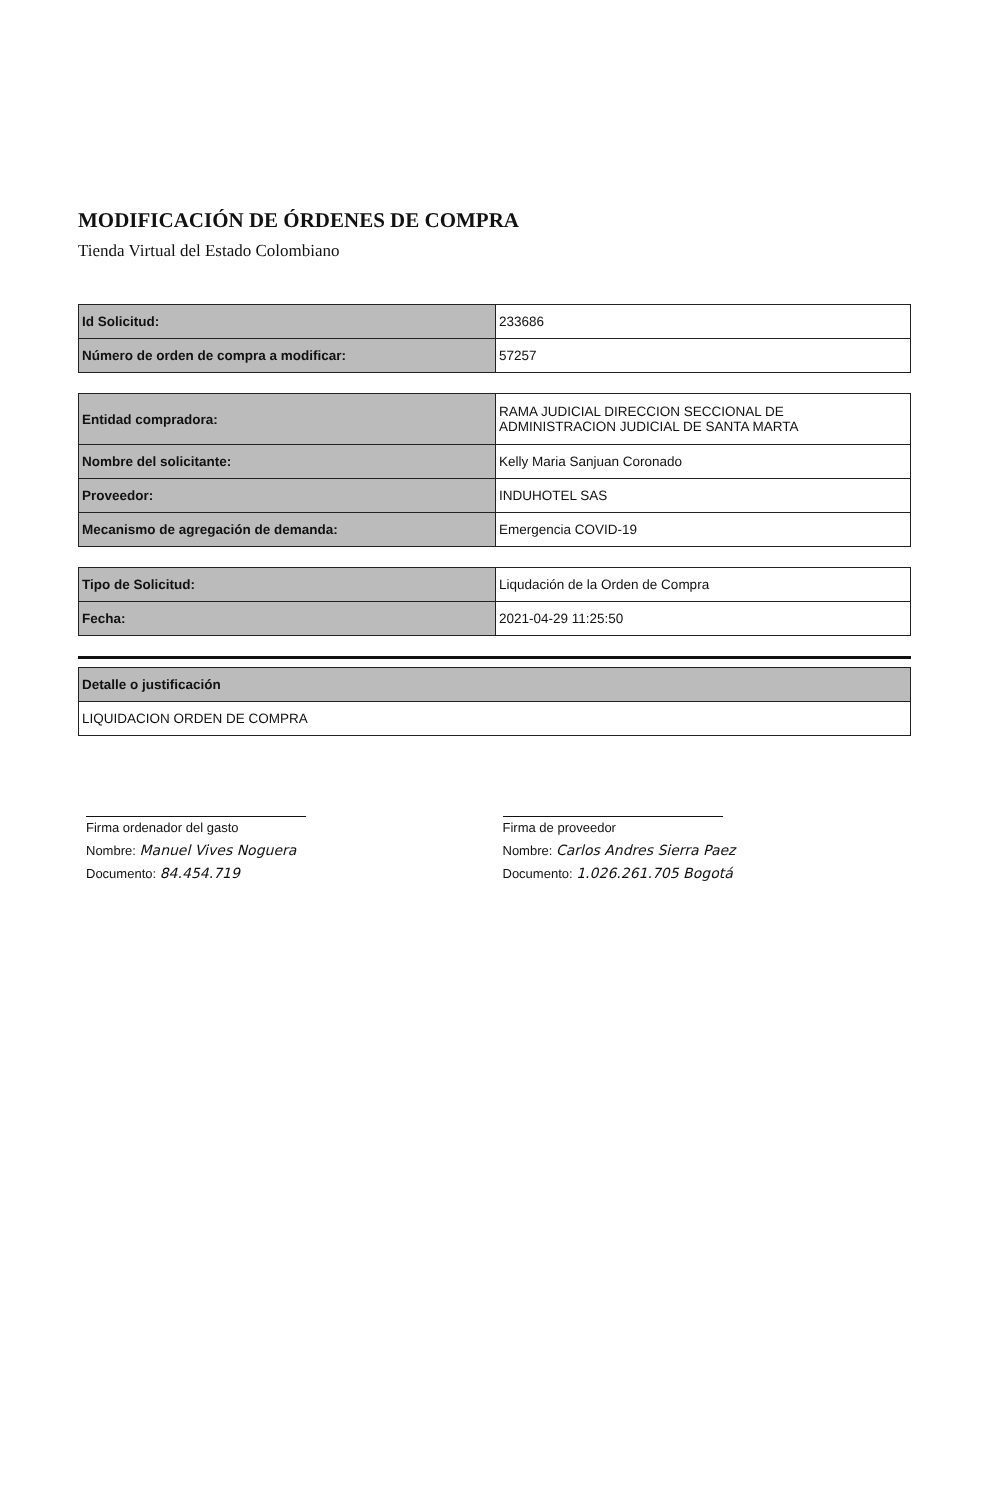MODIFICACIÓN DE ÓRDENES DE COMPRA
Tienda Virtual del Estado Colombiano
| Id Solicitud: | 233686 |
| Número de orden de compra a modificar: | 57257 |
| Entidad compradora: | RAMA JUDICIAL DIRECCION SECCIONAL DE ADMINISTRACION JUDICIAL DE SANTA MARTA |
| Nombre del solicitante: | Kelly Maria Sanjuan Coronado |
| Proveedor: | INDUHOTEL SAS |
| Mecanismo de agregación de demanda: | Emergencia COVID-19 |
| Tipo de Solicitud: | Liqudación de la Orden de Compra |
| Fecha: | 2021-04-29 11:25:50 |
| Detalle o justificación |
| LIQUIDACION ORDEN DE COMPRA |
Firma ordenador del gasto
Nombre: Manuel Vives Noguera
Documento: 84.454.719
Firma de proveedor
Nombre: Carlos Andres Sierra Paez
Documento: 1.026.261.705 Bogotá